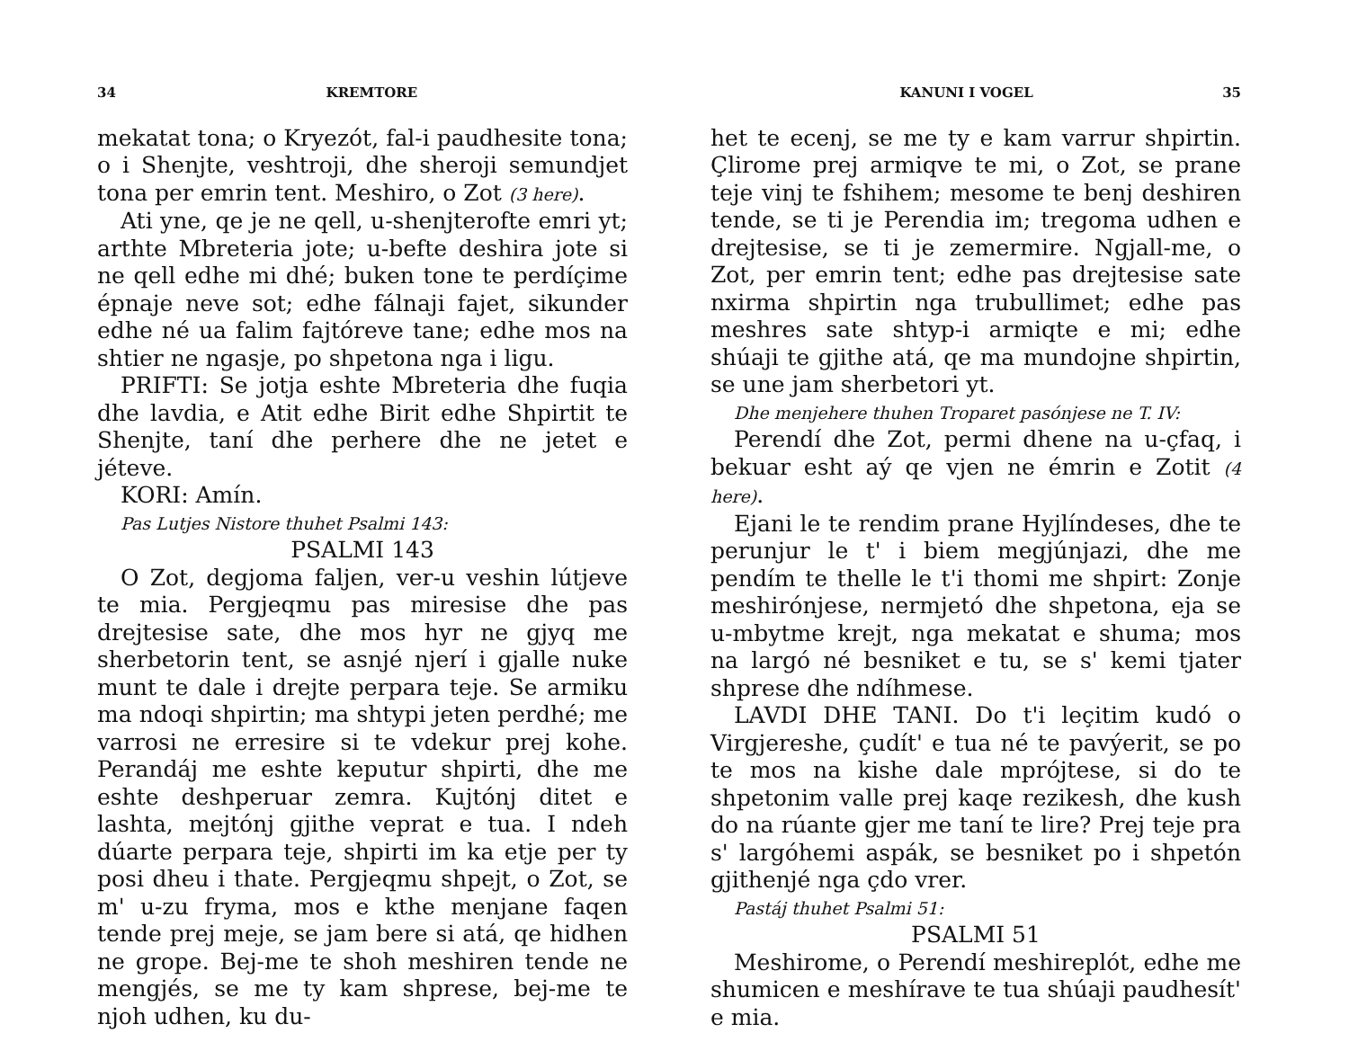34 KREMTORE
mekatat tona; o Kryezót, fal-i paudhesite tona; o i Shenjte, veshtroji, dhe sheroji semundjet tona per emrin tent. Meshiro, o Zot (3 here).
Ati yne, qe je ne qell, u-shenjterofte emri yt; arthte Mbreteria jote; u-befte deshira jote si ne qell edhe mi dhé; buken tone te perdíçime épnaje neve sot; edhe fálnaji fajet, sikunder edhe né ua falim fajtóreve tane; edhe mos na shtier ne ngasje, po shpetona nga i ligu.
PRIFTI: Se jotja eshte Mbreteria dhe fuqia dhe lavdia, e Atit edhe Birit edhe Shpirtit te Shenjte, taní dhe perhere dhe ne jetet e jéteve.
KORI: Amín.
Pas Lutjes Nistore thuhet Psalmi 143:
PSALMI 143
O Zot, degjoma faljen, ver-u veshin lútjeve te mia. Pergjeqmu pas miresise dhe pas drejtesise sate, dhe mos hyr ne gjyq me sherbetorin tent, se asnjé njerí i gjalle nuke munt te dale i drejte perpara teje. Se armiku ma ndoqi shpirtin; ma shtypi jeten perdhé; me varrosi ne erresire si te vdekur prej kohe. Perandáj me eshte keputur shpirti, dhe me eshte deshperuar zemra. Kujtónj ditet e lashta, mejtónj gjithe veprat e tua. I ndeh dúarte perpara teje, shpirti im ka etje per ty posi dheu i thate. Pergjeqmu shpejt, o Zot, se m' u-zu fryma, mos e kthe menjane faqen tende prej meje, se jam bere si atá, qe hidhen ne grope. Bej-me te shoh meshiren tende ne mengjés, se me ty kam shprese, bej-me te njoh udhen, ku du-
KANUNI I VOGEL 35
het te ecenj, se me ty e kam varrur shpirtin. Çlirome prej armiqve te mi, o Zot, se prane teje vinj te fshihem; mesome te benj deshiren tende, se ti je Perendia im; tregoma udhen e drejtesise, se ti je zemermire. Ngjall-me, o Zot, per emrin tent; edhe pas drejtesise sate nxirma shpirtin nga trubullimet; edhe pas meshres sate shtyp-i armiqte e mi; edhe shúaji te gjithe atá, qe ma mundojne shpirtin, se une jam sherbetori yt.
Dhe menjehere thuhen Troparet pasónjese ne T. IV:
Perendí dhe Zot, permi dhene na u-çfaq, i bekuar esht aý qe vjen ne émrin e Zotit (4 here).
Ejani le te rendim prane Hyjlíndeses, dhe te perunjur le t' i biem megjúnjazi, dhe me pendím te thelle le t'i thomi me shpirt: Zonje meshirónjese, nermjetó dhe shpetona, eja se u-mbytme krejt, nga mekatat e shuma; mos na largó né besniket e tu, se s' kemi tjater shprese dhe ndíhmese.
LAVDI DHE TANI. Do t'i leçitim kudó o Virgjereshe, çudít' e tua né te pavýerit, se po te mos na kishe dale mprójtese, si do te shpetonim valle prej kaqe rezikesh, dhe kush do na rúante gjer me taní te lire? Prej teje pra s' largóhemi aspák, se besniket po i shpetón gjithenjé nga çdo vrer.
Pastáj thuhet Psalmi 51:
PSALMI 51
Meshirome, o Perendí meshireplót, edhe me shumicen e meshírave te tua shúaji paudhesít' e mia.